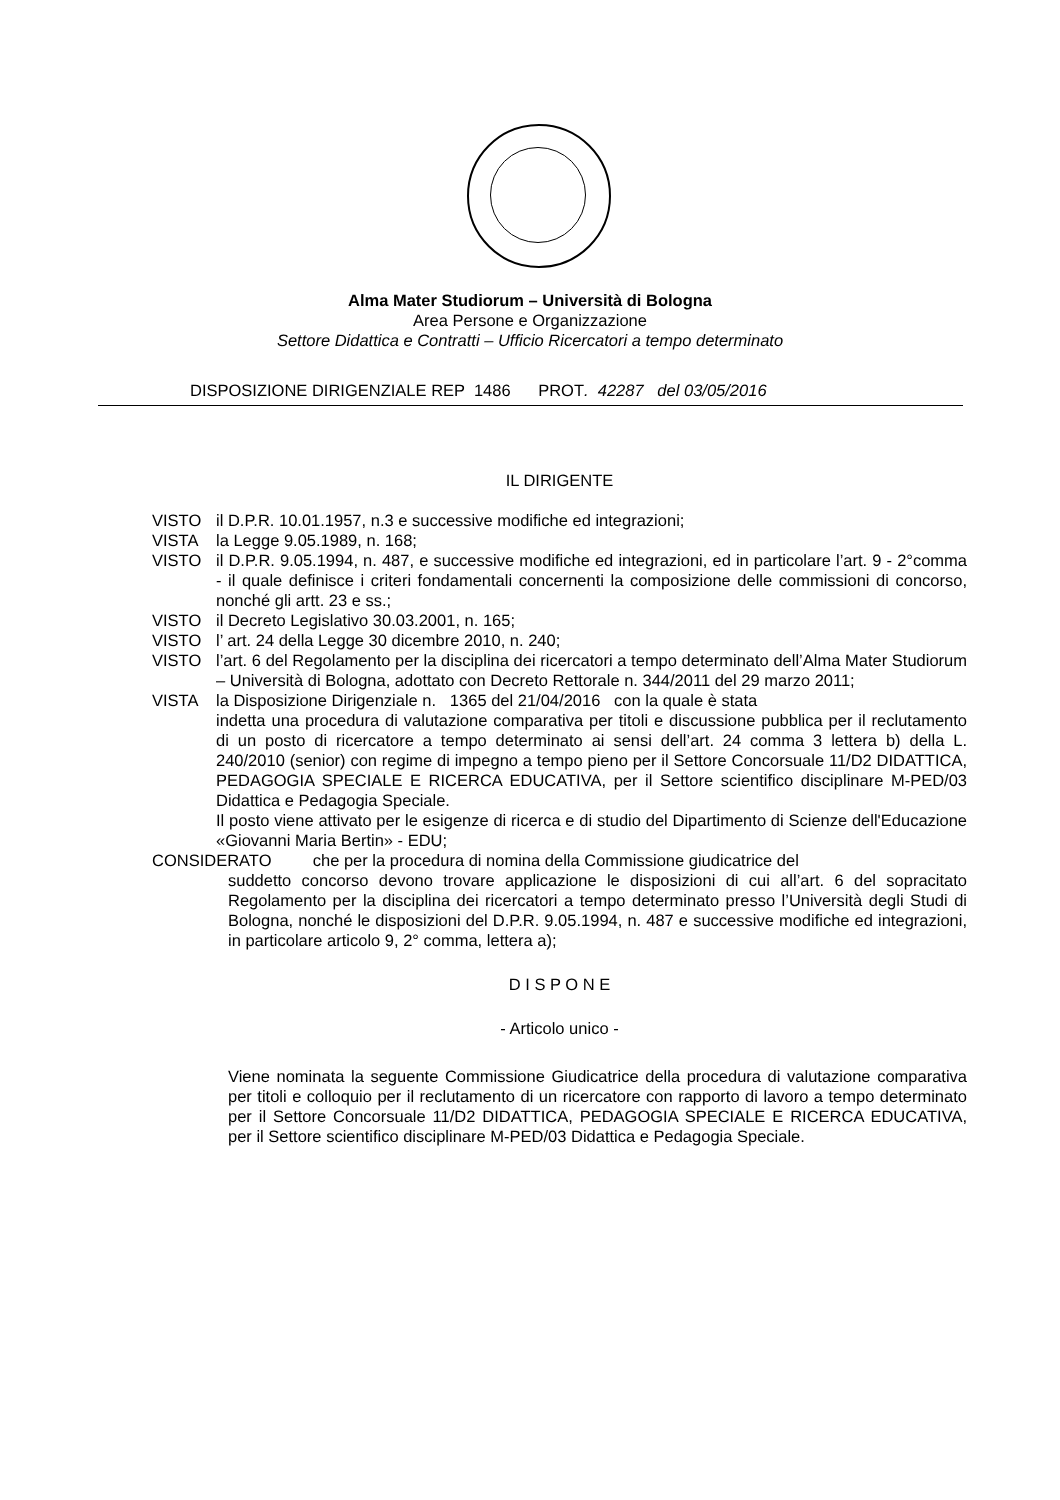Alma Mater Studiorum – Università di Bologna
Area Persone e Organizzazione
Settore Didattica e Contratti – Ufficio Ricercatori a tempo determinato
DISPOSIZIONE DIRIGENZIALE REP 1486 PROT. 42287 del 03/05/2016
IL DIRIGENTE
VISTO il D.P.R. 10.01.1957, n.3 e successive modifiche ed integrazioni;
VISTA la Legge 9.05.1989, n. 168;
VISTO il D.P.R. 9.05.1994, n. 487, e successive modifiche ed integrazioni, ed in particolare l’art. 9 - 2°comma - il quale definisce i criteri fondamentali concernenti la composizione delle commissioni di concorso, nonché gli artt. 23 e ss.;
VISTO il Decreto Legislativo 30.03.2001, n. 165;
VISTO l’ art. 24 della Legge 30 dicembre 2010, n. 240;
VISTO l’art. 6 del Regolamento per la disciplina dei ricercatori a tempo determinato dell’Alma Mater Studiorum – Università di Bologna, adottato con Decreto Rettorale n. 344/2011 del 29 marzo 2011;
VISTA la Disposizione Dirigenziale n. 1365 del 21/04/2016 con la quale è stata
indetta una procedura di valutazione comparativa per titoli e discussione pubblica per il reclutamento di un posto di ricercatore a tempo determinato ai sensi dell’art. 24 comma 3 lettera b) della L. 240/2010 (senior) con regime di impegno a tempo pieno per il Settore Concorsuale 11/D2 DIDATTICA, PEDAGOGIA SPECIALE E RICERCA EDUCATIVA, per il Settore scientifico disciplinare M-PED/03 Didattica e Pedagogia Speciale.
Il posto viene attivato per le esigenze di ricerca e di studio del Dipartimento di Scienze dell'Educazione «Giovanni Maria Bertin» - EDU;
CONSIDERATO che per la procedura di nomina della Commissione giudicatrice del
suddetto concorso devono trovare applicazione le disposizioni di cui all’art. 6 del sopracitato Regolamento per la disciplina dei ricercatori a tempo determinato presso l’Università degli Studi di Bologna, nonché le disposizioni del D.P.R. 9.05.1994, n. 487 e successive modifiche ed integrazioni, in particolare articolo 9, 2° comma, lettera a);
D I S P O N E
- Articolo unico -
Viene nominata la seguente Commissione Giudicatrice della procedura di valutazione comparativa per titoli e colloquio per il reclutamento di un ricercatore con rapporto di lavoro a tempo determinato per il Settore Concorsuale 11/D2 DIDATTICA, PEDAGOGIA SPECIALE E RICERCA EDUCATIVA, per il Settore scientifico disciplinare M-PED/03 Didattica e Pedagogia Speciale.